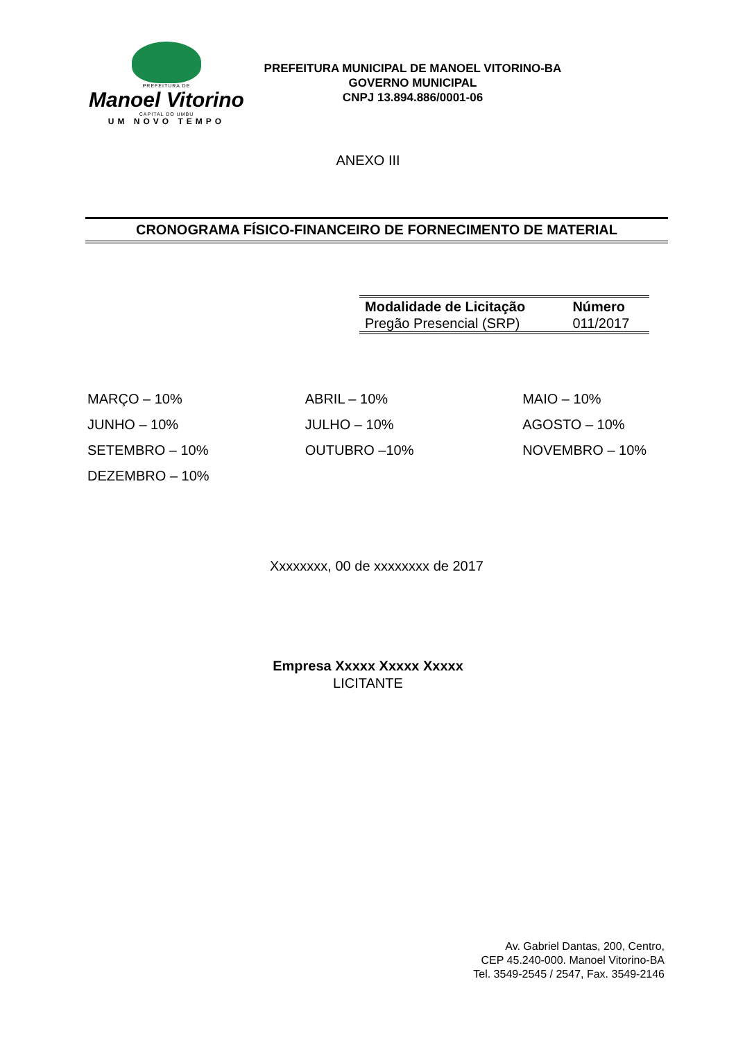PREFEITURA DE
Manoel Vitorino
CAPITAL DO UMBU
UM NOVO TEMPO
PREFEITURA MUNICIPAL DE MANOEL VITORINO-BA
GOVERNO MUNICIPAL
CNPJ 13.894.886/0001-06
ANEXO III
CRONOGRAMA FÍSICO-FINANCEIRO DE FORNECIMENTO DE MATERIAL
| Modalidade de Licitação | Número |
| --- | --- |
| Pregão Presencial (SRP) | 011/2017 |
| MARÇO – 10% | ABRIL – 10% | MAIO – 10% |
| JUNHO – 10% | JULHO – 10% | AGOSTO – 10% |
| SETEMBRO – 10% | OUTUBRO –10% | NOVEMBRO – 10% |
| DEZEMBRO – 10% | | |
Xxxxxxxx, 00 de xxxxxxxx de 2017
Empresa Xxxxx Xxxxx Xxxxx
LICITANTE
Av. Gabriel Dantas, 200, Centro,
CEP 45.240-000. Manoel Vitorino-BA
Tel. 3549-2545 / 2547, Fax. 3549-2146